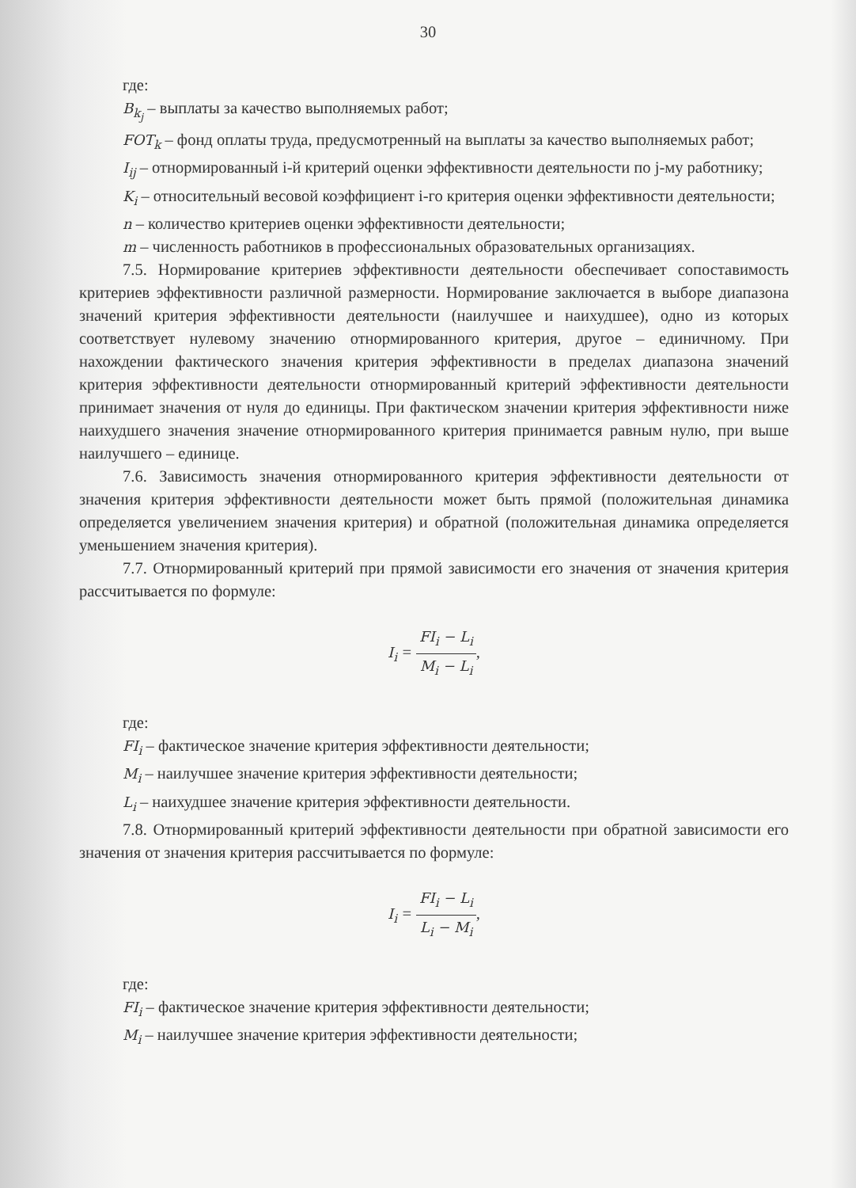30
где:
B<sub>k<sub>j</sub></sub> – выплаты за качество выполняемых работ;
FOT<sub>k</sub> – фонд оплаты труда, предусмотренный на выплаты за качество выполняемых работ;
I<sub>ij</sub> – отнормированный i-й критерий оценки эффективности деятельности по j-му работнику;
K<sub>i</sub> – относительный весовой коэффициент i-го критерия оценки эффективности деятельности;
n – количество критериев оценки эффективности деятельности;
m – численность работников в профессиональных образовательных организациях.
7.5. Нормирование критериев эффективности деятельности обеспечивает сопоставимость критериев эффективности различной размерности. Нормирование заключается в выборе диапазона значений критерия эффективности деятельности (наилучшее и наихудшее), одно из которых соответствует нулевому значению отнормированного критерия, другое – единичному. При нахождении фактического значения критерия эффективности в пределах диапазона значений критерия эффективности деятельности отнормированный критерий эффективности деятельности принимает значения от нуля до единицы. При фактическом значении критерия эффективности ниже наихудшего значения значение отнормированного критерия принимается равным нулю, при выше наилучшего – единице.
7.6. Зависимость значения отнормированного критерия эффективности деятельности от значения критерия эффективности деятельности может быть прямой (положительная динамика определяется увеличением значения критерия) и обратной (положительная динамика определяется уменьшением значения критерия).
7.7. Отнормированный критерий при прямой зависимости его значения от значения критерия рассчитывается по формуле:
I<sub>i</sub> = FI<sub>i</sub> − L<sub>i</sub> M<sub>i</sub> − L<sub>i</sub>,
где:
FI<sub>i</sub> – фактическое значение критерия эффективности деятельности;
M<sub>i</sub> – наилучшее значение критерия эффективности деятельности;
L<sub>i</sub> – наихудшее значение критерия эффективности деятельности.
7.8. Отнормированный критерий эффективности деятельности при обратной зависимости его значения от значения критерия рассчитывается по формуле:
I<sub>i</sub> = FI<sub>i</sub> − L<sub>i</sub> L<sub>i</sub> − M<sub>i</sub>,
где:
FI<sub>i</sub> – фактическое значение критерия эффективности деятельности;
M<sub>i</sub> – наилучшее значение критерия эффективности деятельности;